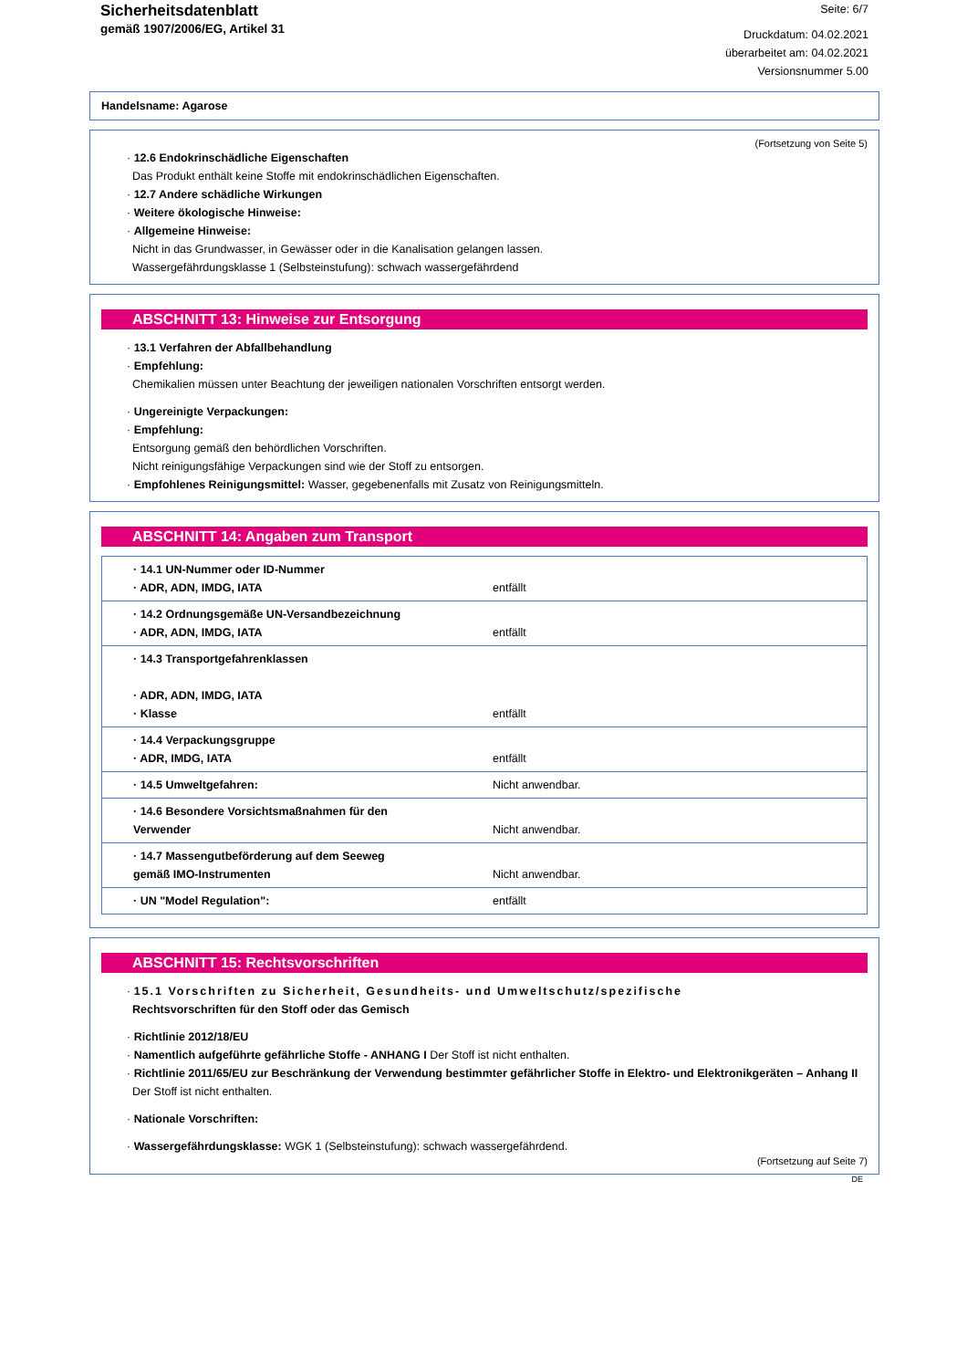Sicherheitsdatenblatt
gemäß 1907/2006/EG, Artikel 31
Seite: 6/7
Druckdatum: 04.02.2021
überarbeitet am: 04.02.2021
Versionsnummer 5.00
Handelsname: Agarose
(Fortsetzung von Seite 5)
· 12.6 Endokrinschädliche Eigenschaften
Das Produkt enthält keine Stoffe mit endokrinschädlichen Eigenschaften.
· 12.7 Andere schädliche Wirkungen
· Weitere ökologische Hinweise:
· Allgemeine Hinweise:
Nicht in das Grundwasser, in Gewässer oder in die Kanalisation gelangen lassen.
Wassergefährdungsklasse 1 (Selbsteinstufung): schwach wassergefährdend
ABSCHNITT 13: Hinweise zur Entsorgung
· 13.1 Verfahren der Abfallbehandlung
· Empfehlung:
Chemikalien müssen unter Beachtung der jeweiligen nationalen Vorschriften entsorgt werden.
· Ungereinigte Verpackungen:
· Empfehlung:
Entsorgung gemäß den behördlichen Vorschriften.
Nicht reinigungsfähige Verpackungen sind wie der Stoff zu entsorgen.
· Empfohlenes Reinigungsmittel: Wasser, gegebenenfalls mit Zusatz von Reinigungsmitteln.
ABSCHNITT 14: Angaben zum Transport
| · 14.1 UN-Nummer oder ID-Nummer · ADR, ADN, IMDG, IATA | entfällt |
| · 14.2 Ordnungsgemäße UN-Versandbezeichnung · ADR, ADN, IMDG, IATA | entfällt |
| · 14.3 Transportgefahrenklassen · ADR, ADN, IMDG, IATA · Klasse | entfällt |
| · 14.4 Verpackungsgruppe · ADR, IMDG, IATA | entfällt |
| · 14.5 Umweltgefahren: | Nicht anwendbar. |
| · 14.6 Besondere Vorsichtsmaßnahmen für den Verwender | Nicht anwendbar. |
| · 14.7 Massengutbeförderung auf dem Seeweg gemäß IMO-Instrumenten | Nicht anwendbar. |
| · UN "Model Regulation": | entfällt |
ABSCHNITT 15: Rechtsvorschriften
· 15.1 Vorschriften zu Sicherheit, Gesundheits- und Umweltschutz/spezifische
Rechtsvorschriften für den Stoff oder das Gemisch
· Richtlinie 2012/18/EU
· Namentlich aufgeführte gefährliche Stoffe - ANHANG I Der Stoff ist nicht enthalten.
· Richtlinie 2011/65/EU zur Beschränkung der Verwendung bestimmter gefährlicher Stoffe in Elektro- und Elektronikgeräten – Anhang II
Der Stoff ist nicht enthalten.
· Nationale Vorschriften:
· Wassergefährdungsklasse: WGK 1 (Selbsteinstufung): schwach wassergefährdend.
(Fortsetzung auf Seite 7)
DE